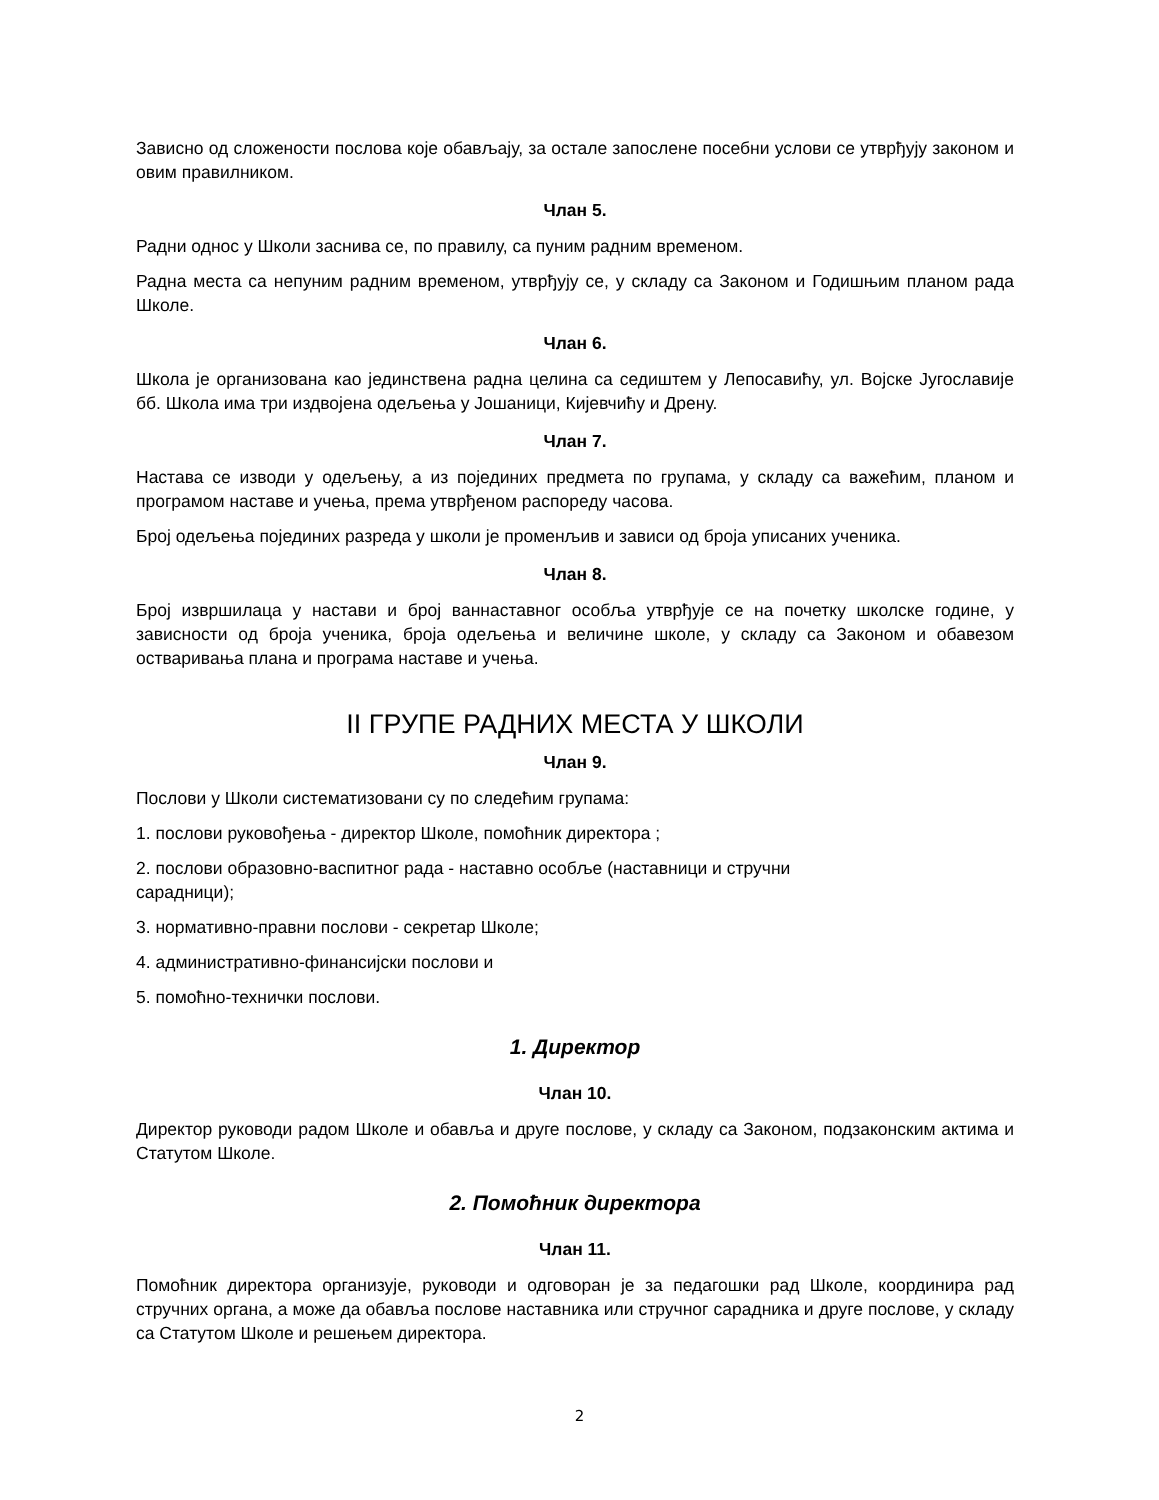Зависно од сложености послова које обављају, за остале запослене посебни услови се утврђују законом и овим правилником.
Члан 5.
Радни однос у Школи заснива се, по правилу, са пуним радним временом.
Радна места са непуним радним временом, утврђују се, у складу са Законом и Годишњим планом рада Школе.
Члан 6.
Школа је организована као јединствена радна целина са седиштем у Лепосавићу, ул. Војске Југославије бб. Школа има три издвојена одељења у Јошаници, Кијевчићу и Дрену.
Члан 7.
Настава се изводи у одељењу, а из појединих предмета по групама, у складу са важећим, планом и програмом наставе и учења, према утврђеном распореду часова.
Број одељења појединих разреда у школи је променљив и зависи од броја уписаних ученика.
Члан 8.
Број извршилаца у настави и број ваннаставног особља утврђује се на почетку школске године, у зависности од броја ученика, броја одељења и величине школе, у складу са Законом и обавезом остваривања плана и програма наставе и учења.
II ГРУПЕ РАДНИХ МЕСТА У ШКОЛИ
Члан 9.
Послови у Школи систематизовани су по следећим групама:
1. послови руковођења - директор Школе, помоћник директора ;
2. послови образовно-васпитног рада - наставно особље (наставници и стручни
сарадници);
3. нормативно-правни послови - секретар Школе;
4. административно-финансијски послови и
5. помоћно-технички послови.
1. Директор
Члан 10.
Директор руководи радом Школе и обавља и друге послове, у складу са Законом, подзаконским актима и Статутом Школе.
2. Помоћник директора
Члан 11.
Помоћник директора организује, руководи и одговоран је за педагошки рад Школе, координира рад стручних органа, а може да обавља послове наставника или стручног сарадника и друге послове, у складу са Статутом Школе и решењем директора.
2